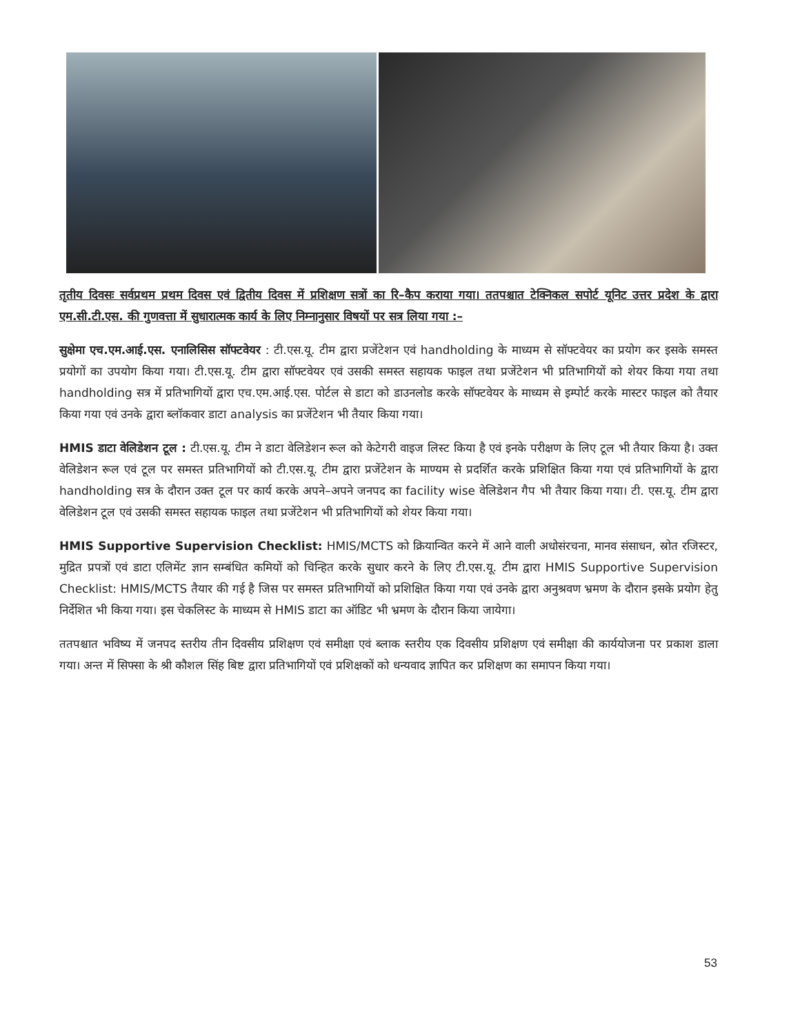तृतीय दिवसः सर्वप्रथम प्रथम दिवस एवं द्वितीय दिवस में प्रशिक्षण सत्रों का रि–कैप कराया गया। ततपश्चात टेक्निकल सपोर्ट यूनिट उत्तर प्रदेश के द्वारा एम.सी.टी.एस. की गुणवत्ता में सुधारात्मक कार्य के लिए निम्नानुसार विषयों पर सत्र लिया गया :–
सुक्षेमा एच.एम.आई.एस. एनालिसिस सॉफ्टवेयर : टी.एस.यू. टीम द्वारा प्रजेंटेशन एवं handholding के माध्यम से सॉफ्टवेयर का प्रयोग कर इसके समस्त प्रयोगों का उपयोग किया गया। टी.एस.यू. टीम द्वारा सॉफ्टवेयर एवं उसकी समस्त सहायक फाइल तथा प्रजेंटेशन भी प्रतिभागियों को शेयर किया गया तथा handholding सत्र में प्रतिभागियों द्वारा एच.एम.आई.एस. पोर्टल से डाटा को डाउनलोड करके सॉफ्टवेयर के माध्यम से इम्पोर्ट करके मास्टर फाइल को तैयार किया गया एवं उनके द्वारा ब्लॉकवार डाटा analysis का प्रजेंटेशन भी तैयार किया गया।
HMIS डाटा वेलिडेशन टूल : टी.एस.यू. टीम ने डाटा वेलिडेशन रूल को केटेगरी वाइज लिस्ट किया है एवं इनके परीक्षण के लिए टूल भी तैयार किया है। उक्त वेलिडेशन रूल एवं टूल पर समस्त प्रतिभागियों को टी.एस.यू. टीम द्वारा प्रजेंटेशन के माण्यम से प्रदर्शित करके प्रशिक्षित किया गया एवं प्रतिभागियों के द्वारा handholding सत्र के दौरान उक्त टूल पर कार्य करके अपने–अपने जनपद का facility wise वेलिडेशन गैप भी तैयार किया गया। टी. एस.यू. टीम द्वारा वेलिडेशन टूल एवं उसकी समस्त सहायक फाइल तथा प्रजेंटेशन भी प्रतिभागियों को शेयर किया गया।
HMIS Supportive Supervision Checklist: HMIS/MCTS को क्रियान्वित करने में आने वाली अधोसंरचना, मानव संसाधन, स्रोत रजिस्टर, मुद्रित प्रपत्रों एवं डाटा एलिमेंट ज्ञान सम्बंधित कमियों को चिन्हित करके सुधार करने के लिए टी.एस.यू. टीम द्वारा HMIS Supportive Supervision Checklist: HMIS/MCTS तैयार की गई है जिस पर समस्त प्रतिभागियों को प्रशिक्षित किया गया एवं उनके द्वारा अनुश्रवण भ्रमण के दौरान इसके प्रयोग हेतु निर्देशित भी किया गया। इस चेकलिस्ट के माध्यम से HMIS डाटा का ऑडिट भी भ्रमण के दौरान किया जायेगा।
ततपश्चात भविष्य में जनपद स्तरीय तीन दिवसीय प्रशिक्षण एवं समीक्षा एवं ब्लाक स्तरीय एक दिवसीय प्रशिक्षण एवं समीक्षा की कार्ययोजना पर प्रकाश डाला गया। अन्त में सिफ्सा के श्री कौशल सिंह बिष्ट द्वारा प्रतिभागियों एवं प्रशिक्षकों को धन्यवाद ज्ञापित कर प्रशिक्षण का समापन किया गया।
53